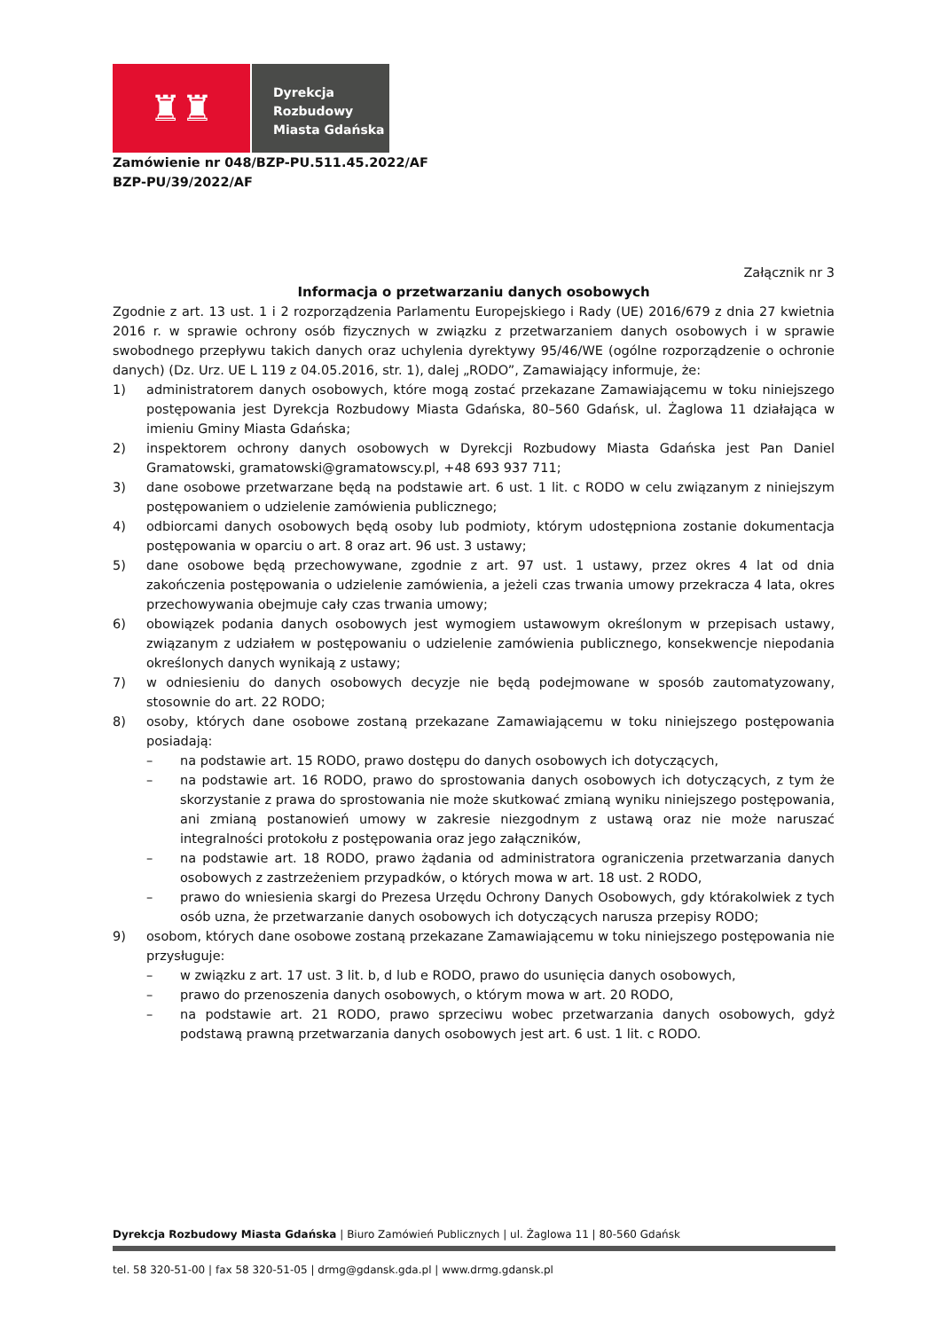♜♜
Dyrekcja
Rozbudowy
Miasta Gdańska
Zamówienie nr 048/BZP-PU.511.45.2022/AF
BZP-PU/39/2022/AF
Załącznik nr 3
Informacja o przetwarzaniu danych osobowych
Zgodnie z art. 13 ust. 1 i 2 rozporządzenia Parlamentu Europejskiego i Rady (UE) 2016/679 z dnia 27 kwietnia 2016 r. w sprawie ochrony osób fizycznych w związku z przetwarzaniem danych osobowych i w sprawie swobodnego przepływu takich danych oraz uchylenia dyrektywy 95/46/WE (ogólne rozporządzenie o ochronie danych) (Dz. Urz. UE L 119 z 04.05.2016, str. 1), dalej „RODO”, Zamawiający informuje, że:
1) administratorem danych osobowych, które mogą zostać przekazane Zamawiającemu w toku niniejszego postępowania jest Dyrekcja Rozbudowy Miasta Gdańska, 80–560 Gdańsk, ul. Żaglowa 11 działająca w imieniu Gminy Miasta Gdańska;
2) inspektorem ochrony danych osobowych w Dyrekcji Rozbudowy Miasta Gdańska jest Pan Daniel Gramatowski, gramatowski@gramatowscy.pl, +48 693 937 711;
3) dane osobowe przetwarzane będą na podstawie art. 6 ust. 1 lit. c RODO w celu związanym z niniejszym postępowaniem o udzielenie zamówienia publicznego;
4) odbiorcami danych osobowych będą osoby lub podmioty, którym udostępniona zostanie dokumentacja postępowania w oparciu o art. 8 oraz art. 96 ust. 3 ustawy;
5) dane osobowe będą przechowywane, zgodnie z art. 97 ust. 1 ustawy, przez okres 4 lat od dnia zakończenia postępowania o udzielenie zamówienia, a jeżeli czas trwania umowy przekracza 4 lata, okres przechowywania obejmuje cały czas trwania umowy;
6) obowiązek podania danych osobowych jest wymogiem ustawowym określonym w przepisach ustawy, związanym z udziałem w postępowaniu o udzielenie zamówienia publicznego, konsekwencje niepodania określonych danych wynikają z ustawy;
7) w odniesieniu do danych osobowych decyzje nie będą podejmowane w sposób zautomatyzowany, stosownie do art. 22 RODO;
8) osoby, których dane osobowe zostaną przekazane Zamawiającemu w toku niniejszego postępowania posiadają:
– na podstawie art. 15 RODO, prawo dostępu do danych osobowych ich dotyczących,
– na podstawie art. 16 RODO, prawo do sprostowania danych osobowych ich dotyczących, z tym że skorzystanie z prawa do sprostowania nie może skutkować zmianą wyniku niniejszego postępowania, ani zmianą postanowień umowy w zakresie niezgodnym z ustawą oraz nie może naruszać integralności protokołu z postępowania oraz jego załączników,
– na podstawie art. 18 RODO, prawo żądania od administratora ograniczenia przetwarzania danych osobowych z zastrzeżeniem przypadków, o których mowa w art. 18 ust. 2 RODO,
– prawo do wniesienia skargi do Prezesa Urzędu Ochrony Danych Osobowych, gdy którakolwiek z tych osób uzna, że przetwarzanie danych osobowych ich dotyczących narusza przepisy RODO;
9) osobom, których dane osobowe zostaną przekazane Zamawiającemu w toku niniejszego postępowania nie przysługuje:
– w związku z art. 17 ust. 3 lit. b, d lub e RODO, prawo do usunięcia danych osobowych,
– prawo do przenoszenia danych osobowych, o którym mowa w art. 20 RODO,
– na podstawie art. 21 RODO, prawo sprzeciwu wobec przetwarzania danych osobowych, gdyż podstawą prawną przetwarzania danych osobowych jest art. 6 ust. 1 lit. c RODO.
Dyrekcja Rozbudowy Miasta Gdańska | Biuro Zamówień Publicznych | ul. Żaglowa 11 | 80-560 Gdańsk
tel. 58 320-51-00 | fax 58 320-51-05 | drmg@gdansk.gda.pl | www.drmg.gdansk.pl